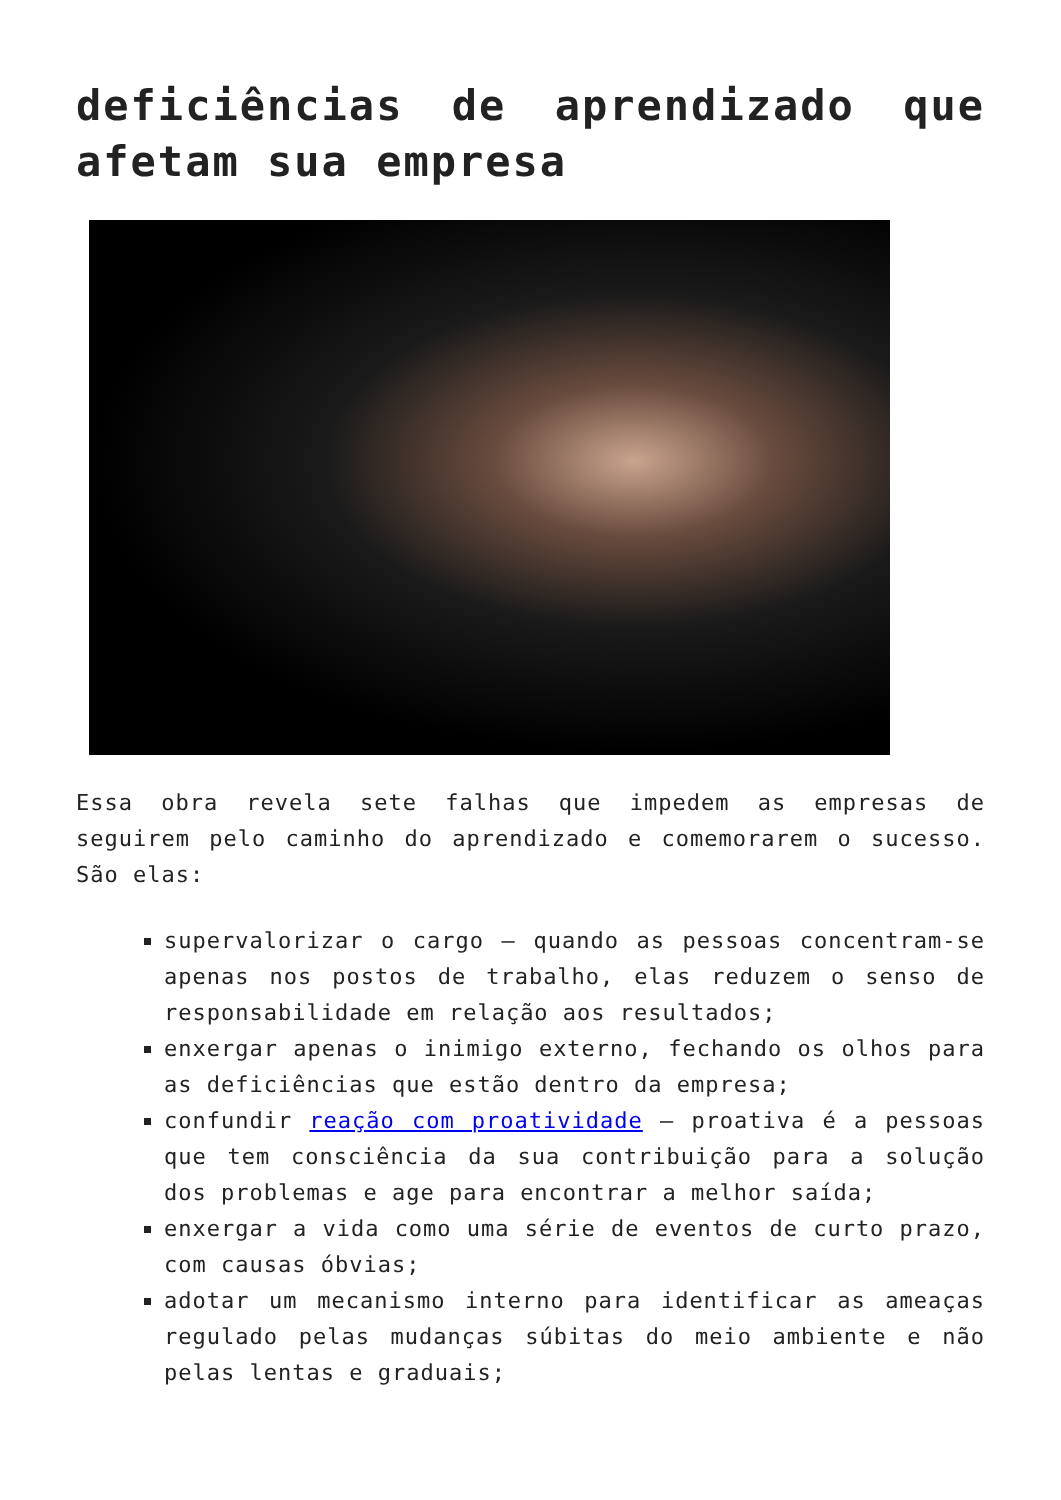deficiências de aprendizado que afetam sua empresa
Essa obra revela sete falhas que impedem as empresas de seguirem pelo caminho do aprendizado e comemorarem o sucesso. São elas:
supervalorizar o cargo – quando as pessoas concentram-se apenas nos postos de trabalho, elas reduzem o senso de responsabilidade em relação aos resultados;
enxergar apenas o inimigo externo, fechando os olhos para as deficiências que estão dentro da empresa;
confundir reação com proatividade – proativa é a pessoas que tem consciência da sua contribuição para a solução dos problemas e age para encontrar a melhor saída;
enxergar a vida como uma série de eventos de curto prazo, com causas óbvias;
adotar um mecanismo interno para identificar as ameaças regulado pelas mudanças súbitas do meio ambiente e não pelas lentas e graduais;